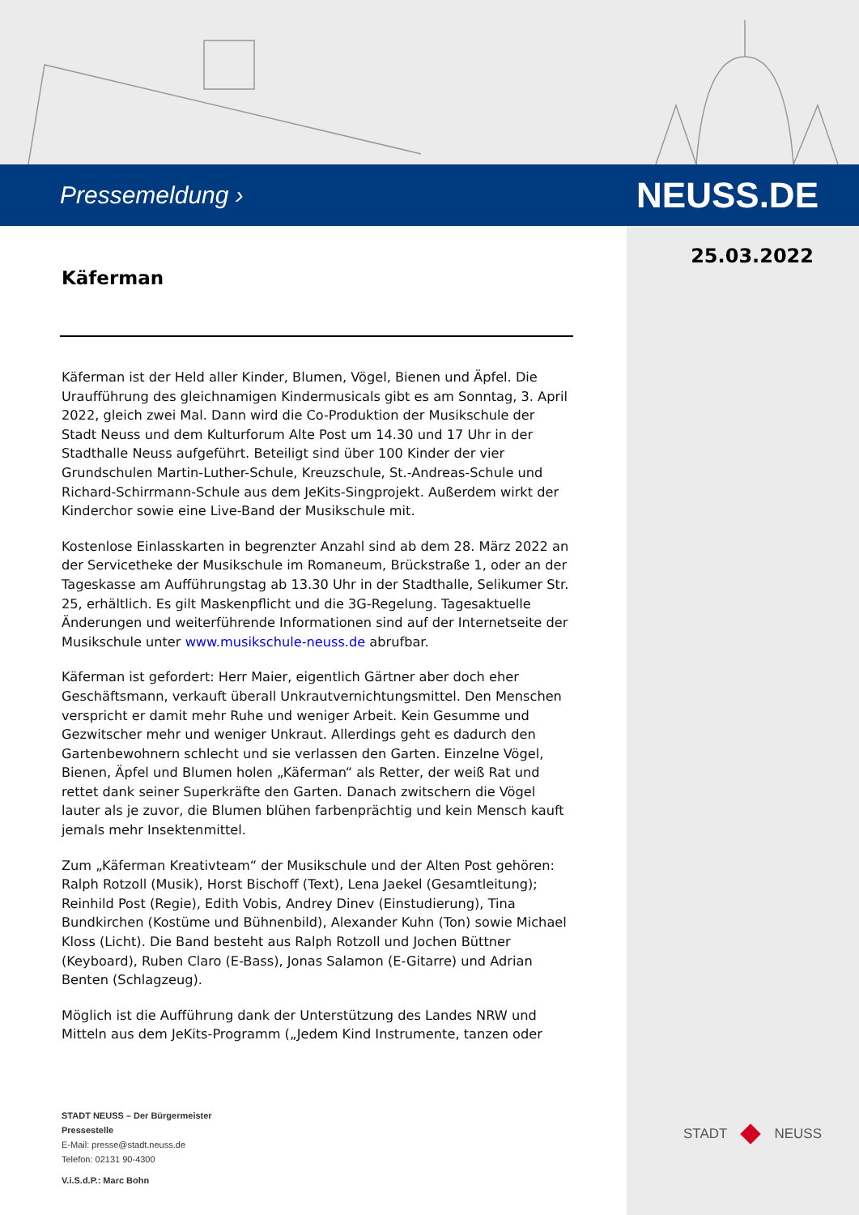Pressemeldung ›
NEUSS.DE
25.03.2022
Käferman
Käferman ist der Held aller Kinder, Blumen, Vögel, Bienen und Äpfel. Die Uraufführung des gleichnamigen Kindermusicals gibt es am Sonntag, 3. April 2022, gleich zwei Mal. Dann wird die Co-Produktion der Musikschule der Stadt Neuss und dem Kulturforum Alte Post um 14.30 und 17 Uhr in der Stadthalle Neuss aufgeführt. Beteiligt sind über 100 Kinder der vier Grundschulen Martin-Luther-Schule, Kreuzschule, St.-Andreas-Schule und Richard-Schirrmann-Schule aus dem JeKits-Singprojekt. Außerdem wirkt der Kinderchor sowie eine Live-Band der Musikschule mit.
Kostenlose Einlasskarten in begrenzter Anzahl sind ab dem 28. März 2022 an der Servicetheke der Musikschule im Romaneum, Brückstraße 1, oder an der Tageskasse am Aufführungstag ab 13.30 Uhr in der Stadthalle, Selikumer Str. 25, erhältlich. Es gilt Maskenpflicht und die 3G-Regelung. Tagesaktuelle Änderungen und weiterführende Informationen sind auf der Internetseite der Musikschule unter www.musikschule-neuss.de abrufbar.
Käferman ist gefordert: Herr Maier, eigentlich Gärtner aber doch eher Geschäftsmann, verkauft überall Unkrautvernichtungsmittel. Den Menschen verspricht er damit mehr Ruhe und weniger Arbeit. Kein Gesumme und Gezwitscher mehr und weniger Unkraut. Allerdings geht es dadurch den Gartenbewohnern schlecht und sie verlassen den Garten. Einzelne Vögel, Bienen, Äpfel und Blumen holen „Käferman“ als Retter, der weiß Rat und rettet dank seiner Superkräfte den Garten. Danach zwitschern die Vögel lauter als je zuvor, die Blumen blühen farbenprächtig und kein Mensch kauft jemals mehr Insektenmittel.
Zum „Käferman Kreativteam“ der Musikschule und der Alten Post gehören: Ralph Rotzoll (Musik), Horst Bischoff (Text), Lena Jaekel (Gesamtleitung); Reinhild Post (Regie), Edith Vobis, Andrey Dinev (Einstudierung), Tina Bundkirchen (Kostüme und Bühnenbild), Alexander Kuhn (Ton) sowie Michael Kloss (Licht). Die Band besteht aus Ralph Rotzoll und Jochen Büttner (Keyboard), Ruben Claro (E-Bass), Jonas Salamon (E-Gitarre) und Adrian Benten (Schlagzeug).
Möglich ist die Aufführung dank der Unterstützung des Landes NRW und Mitteln aus dem JeKits-Programm („Jedem Kind Instrumente, tanzen oder
STADT NEUSS – Der Bürgermeister
Pressestelle
E-Mail: presse@stadt.neuss.de
Telefon: 02131 90-4300
V.i.S.d.P.: Marc Bohn
STADT NEUSS